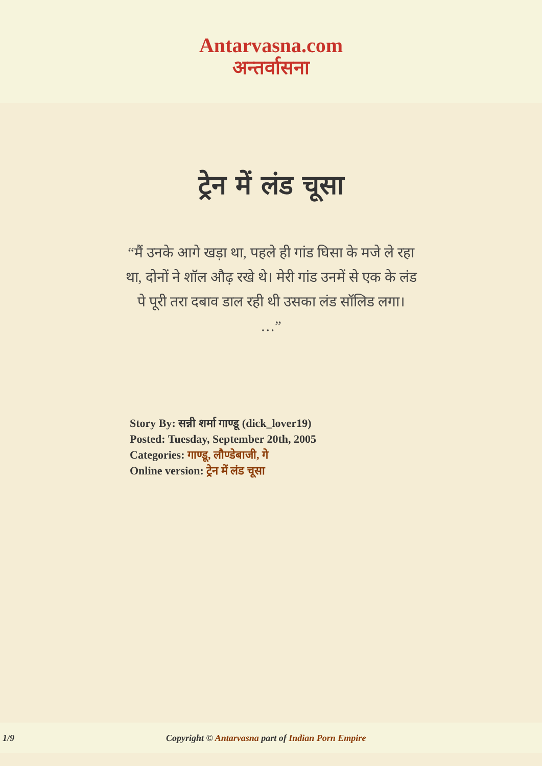Antarvasna.com
अन्तर्वासना
ट्रेन में लंड चूसा
“मैं उनके आगे खड़ा था, पहले ही गांड घिसा के मजे ले रहा था, दोनों ने शॉल औढ़ रखे थे। मेरी गांड उनमें से एक के लंड पे पूरी तरा दबाव डाल रही थी उसका लंड सॉलिड लगा। …”
Story By: सन्नी शर्मा गाण्डू (dick_lover19)
Posted: Tuesday, September 20th, 2005
Categories: गाण्डू, लौण्डेबाजी, गे
Online version: ट्रेन में लंड चूसा
1/9 Copyright © Antarvasna part of Indian Porn Empire